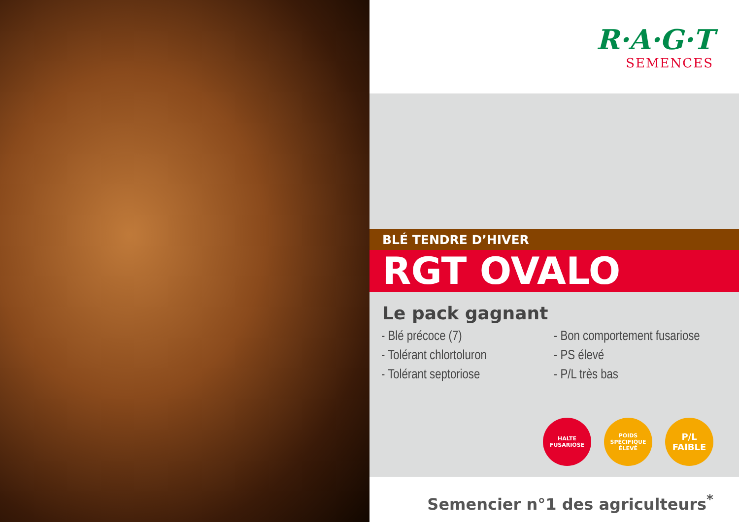R·A·G·T
SEMENCES
BLÉ TENDRE D’HIVER
RGT OVALO
Le pack gagnant
- Blé précoce (7)
- Tolérant chlortoluron
- Tolérant septoriose
- Bon comportement fusariose
- PS élevé
- P/L très bas
HALTE FUSARIOSE
POIDS SPÉCIFIQUE ÉLEVÉ
P/L FAIBLE
Semencier n°1 des agriculteurs<sup>*</sup>